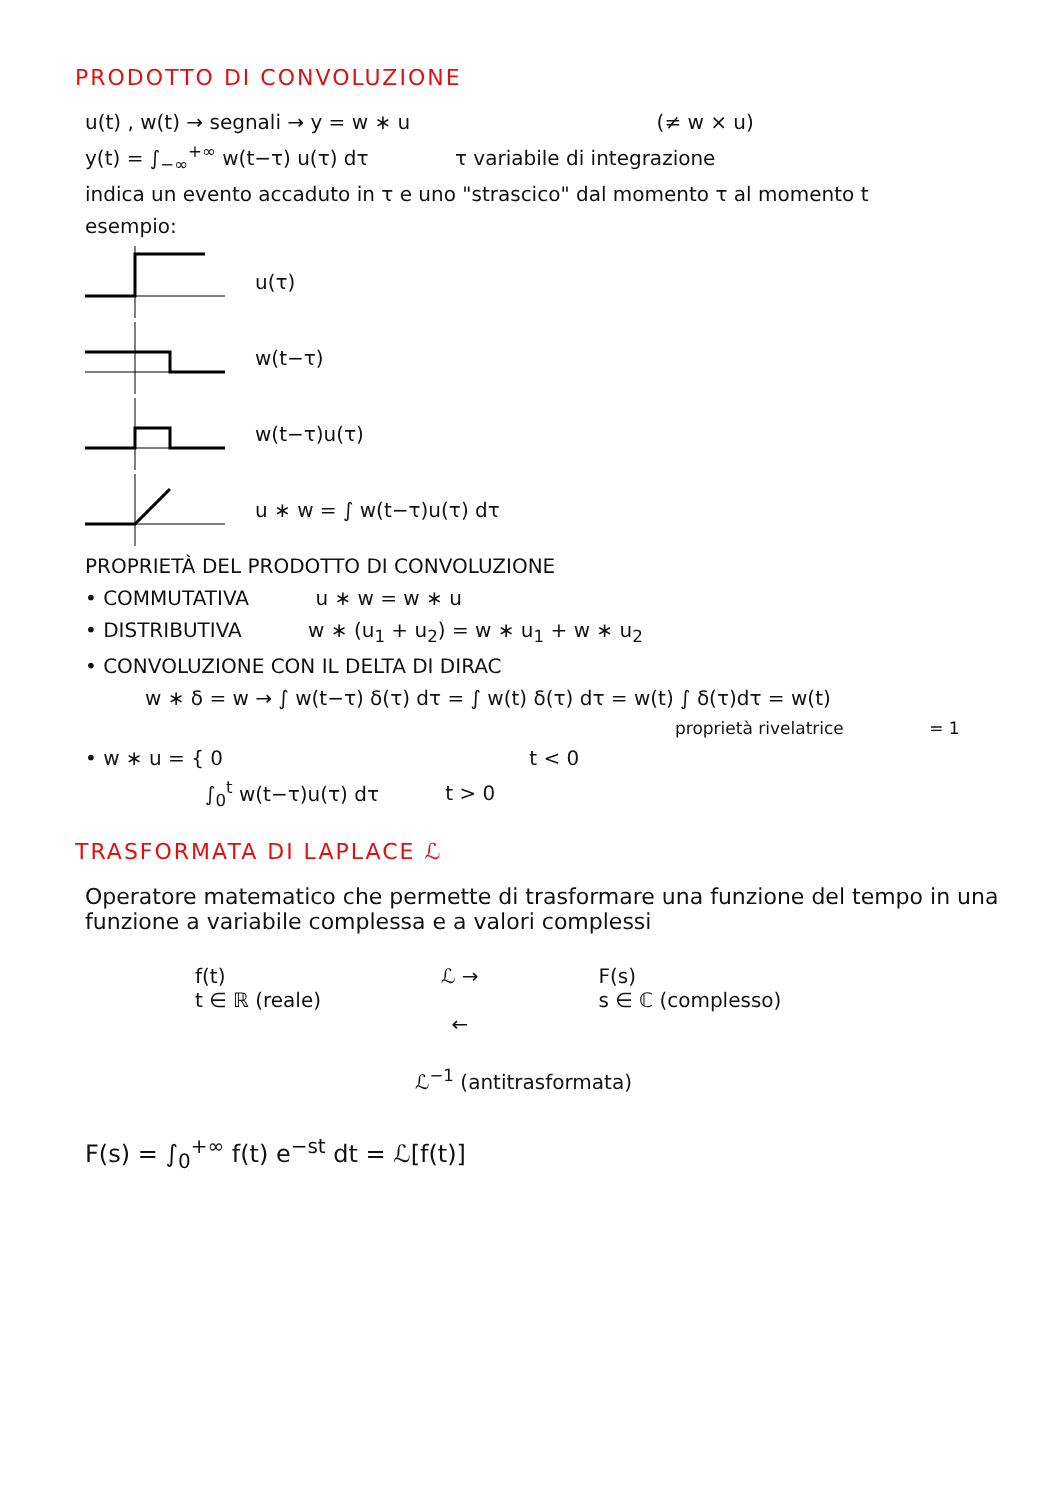PRODOTTO DI CONVOLUZIONE
u(t) , w(t) → segnali → y = w ∗ u (≠ w × u)
y(t) = ∫<sub>−∞</sub><sup>+∞</sup> w(t−τ) u(τ) dτ τ variabile di integrazione
indica un evento accaduto in τ e uno "strascico" dal momento τ al momento t
esempio:
u(τ)
w(t−τ)
w(t−τ)u(τ)
u ∗ w = ∫ w(t−τ)u(τ) dτ
PROPRIETÀ DEL PRODOTTO DI CONVOLUZIONE
• COMMUTATIVA u ∗ w = w ∗ u
• DISTRIBUTIVA w ∗ (u<sub>1</sub> + u<sub>2</sub>) = w ∗ u<sub>1</sub> + w ∗ u<sub>2</sub>
• CONVOLUZIONE CON IL DELTA DI DIRAC
w ∗ δ = w → ∫ w(t−τ) δ(τ) dτ = ∫ w(t) δ(τ) dτ = w(t) ∫ δ(τ)dτ = w(t)
proprietà rivelatrice = 1
• w ∗ u = { 0 t < 0
∫<sub>0</sub><sup>t</sup> w(t−τ)u(τ) dτ t > 0
TRASFORMATA DI LAPLACE ℒ
Operatore matematico che permette di trasformare una funzione del tempo in una funzione a variabile complessa e a valori complessi
f(t)
t ∈ ℝ (reale)
ℒ →
←
F(s)
s ∈ ℂ (complesso)
ℒ<sup>−1</sup> (antitrasformata)
F(s) = ∫<sub>0</sub><sup>+∞</sup> f(t) e<sup>−st</sup> dt = ℒ[f(t)]